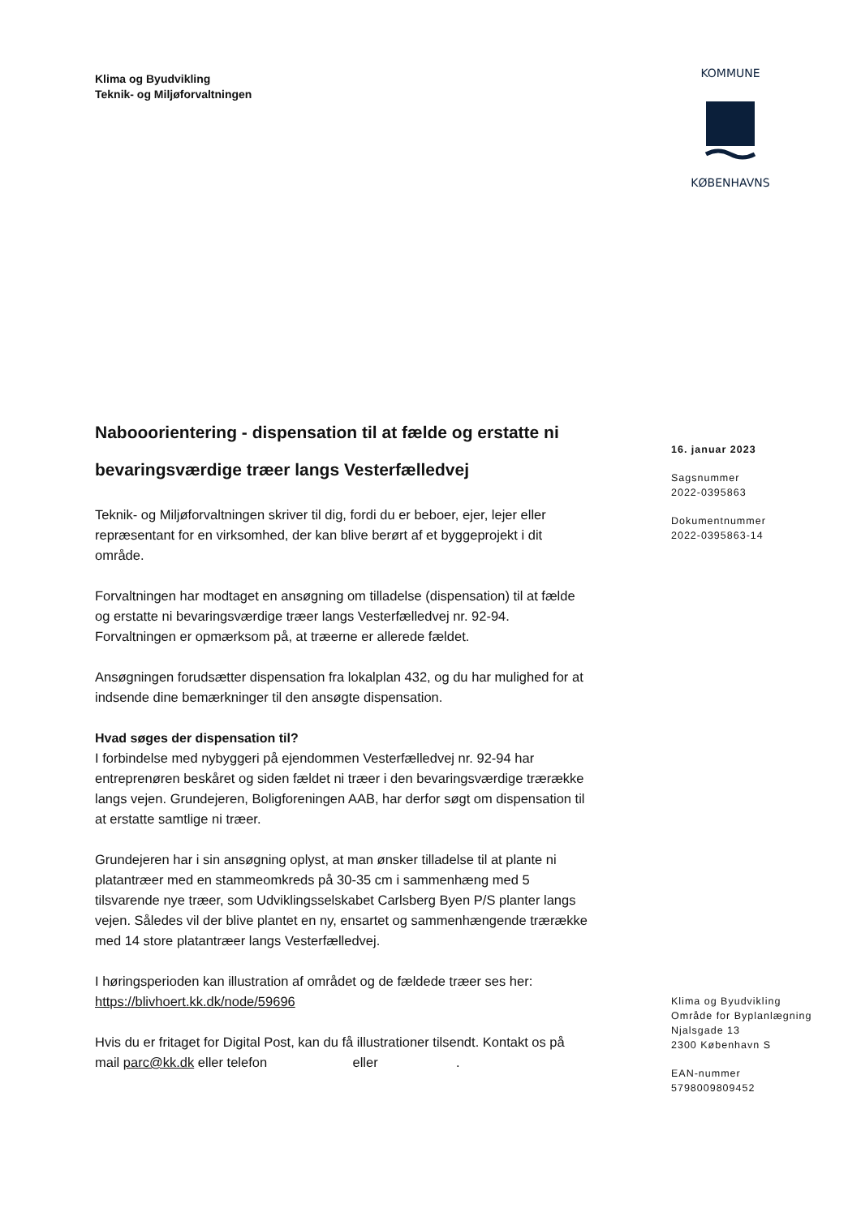Klima og Byudvikling
Teknik- og Miljøforvaltningen
KOMMUNE
KØBENHAVNS
Nabooorientering - dispensation til at fælde og erstatte ni bevaringsværdige træer langs Vesterfælledvej
Teknik- og Miljøforvaltningen skriver til dig, fordi du er beboer, ejer, lejer eller repræsentant for en virksomhed, der kan blive berørt af et byggeprojekt i dit område.
Forvaltningen har modtaget en ansøgning om tilladelse (dispensation) til at fælde og erstatte ni bevaringsværdige træer langs Vesterfælledvej nr. 92-94. Forvaltningen er opmærksom på, at træerne er allerede fældet.
Ansøgningen forudsætter dispensation fra lokalplan 432, og du har mulighed for at indsende dine bemærkninger til den ansøgte dispensation.
Hvad søges der dispensation til?
I forbindelse med nybyggeri på ejendommen Vesterfælledvej nr. 92-94 har entreprenøren beskåret og siden fældet ni træer i den bevaringsværdige trærække langs vejen. Grundejeren, Boligforeningen AAB, har derfor søgt om dispensation til at erstatte samtlige ni træer.
Grundejeren har i sin ansøgning oplyst, at man ønsker tilladelse til at plante ni platantræer med en stammeomkreds på 30-35 cm i sammenhæng med 5 tilsvarende nye træer, som Udviklingsselskabet Carlsberg Byen P/S planter langs vejen. Således vil der blive plantet en ny, ensartet og sammenhængende trærække med 14 store platantræer langs Vesterfælledvej.
I høringsperioden kan illustration af området og de fældede træer ses her: https://blivhoert.kk.dk/node/59696
Hvis du er fritaget for Digital Post, kan du få illustrationer tilsendt. Kontakt os på mail parc@kk.dk eller telefon eller .
16. januar 2023
Sagsnummer
2022-0395863
Dokumentnummer
2022-0395863-14
Klima og Byudvikling
Område for Byplanlægning
Njalsgade 13
2300 København S
EAN-nummer
5798009809452